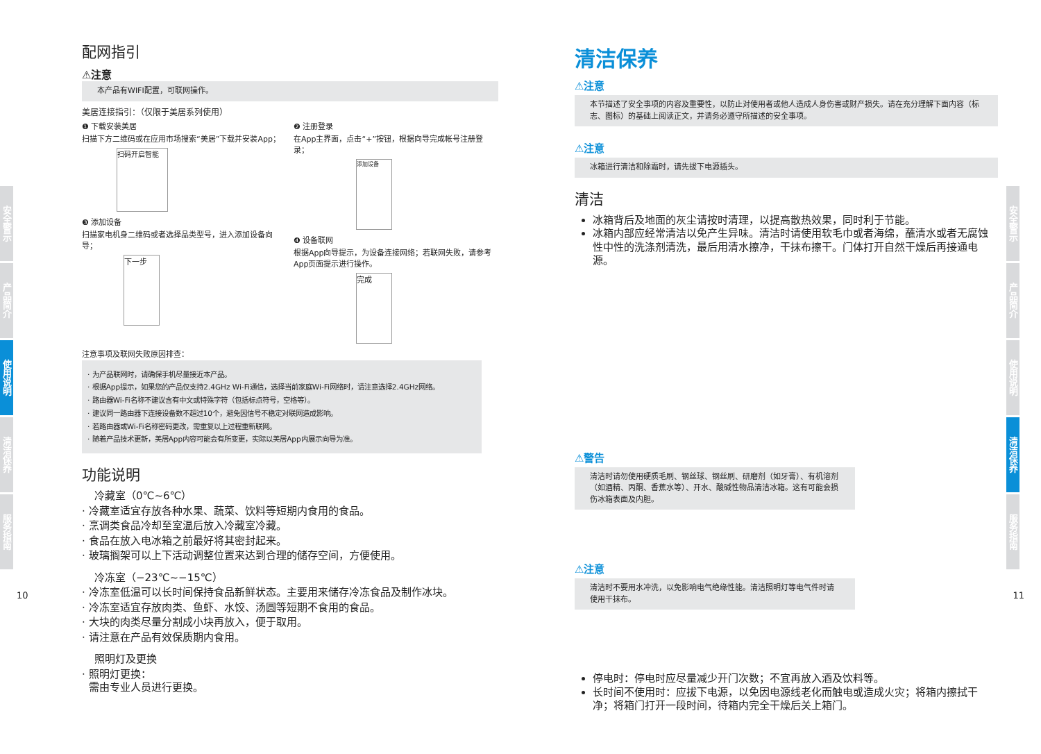安全警示
产品简介
使用说明
清洁保养
服务指南
10
配网指引
⚠注意
本产品有WIFI配置，可联网操作。
美居连接指引：（仅限于美居系列使用）
❶ 下载安装美居
扫描下方二维码或在应用市场搜索“美居”下载并安装App；
扫码开启智能
❸ 添加设备
扫描家电机身二维码或者选择品类型号，进入添加设备向导；
下一步
❷ 注册登录
在App主界面，点击“+”按钮，根据向导完成帐号注册登录；
添加设备
❹ 设备联网
根据App向导提示，为设备连接网络；若联网失败，请参考App页面提示进行操作。
完成
注意事项及联网失败原因排查：
· 为产品联网时，请确保手机尽量接近本产品。
· 根据App提示，如果您的产品仅支持2.4GHz Wi-Fi通信，选择当前家庭Wi-Fi网络时，请注意选择2.4GHz网络。
· 路由器Wi-Fi名称不建议含有中文或特殊字符（包括标点符号，空格等）。
· 建议同一路由器下连接设备数不超过10个，避免因信号不稳定对联网造成影响。
· 若路由器或Wi-Fi名称密码更改，需重复以上过程重新联网。
· 随着产品技术更新，美居App内容可能会有所变更，实际以美居App内展示向导为准。
功能说明
冷藏室（0℃~6℃）
· 冷藏室适宜存放各种水果、蔬菜、饮料等短期内食用的食品。
· 烹调类食品冷却至室温后放入冷藏室冷藏。
· 食品在放入电冰箱之前最好将其密封起来。
· 玻璃搁架可以上下活动调整位置来达到合理的储存空间，方便使用。
冷冻室（−23℃~−15℃）
· 冷冻室低温可以长时间保持食品新鲜状态。主要用来储存冷冻食品及制作冰块。
· 冷冻室适宜存放肉类、鱼虾、水饺、汤圆等短期不食用的食品。
· 大块的肉类尽量分割成小块再放入，便于取用。
· 请注意在产品有效保质期内食用。
照明灯及更换
· 照明灯更换：
需由专业人员进行更换。
安全警示
产品简介
使用说明
清洁保养
服务指南
11
清洁保养
⚠注意
本节描述了安全事项的内容及重要性，以防止对使用者或他人造成人身伤害或财产损失。请在充分理解下面内容（标志、图标）的基础上阅读正文，并请务必遵守所描述的安全事项。
⚠注意
冰箱进行清洁和除霜时，请先拔下电源插头。
清洁
冰箱背后及地面的灰尘请按时清理，以提高散热效果，同时利于节能。
冰箱内部应经常清洁以免产生异味。清洁时请使用软毛巾或者海绵，蘸清水或者无腐蚀性中性的洗涤剂清洗，最后用清水擦净，干抹布擦干。门体打开自然干燥后再接通电源。
⚠警告
清洁时请勿使用硬质毛刷、钢丝球、钢丝刷、研磨剂（如牙膏）、有机溶剂（如酒精、丙酮、香蕉水等）、开水、酸碱性物品清洁冰箱。这有可能会损伤冰箱表面及内胆。
⚠注意
清洁时不要用水冲洗，以免影响电气绝缘性能。清洁照明灯等电气件时请使用干抹布。
停电时：停电时应尽量减少开门次数；不宜再放入酒及饮料等。
长时间不使用时：应拔下电源，以免因电源线老化而触电或造成火灾；将箱内擦拭干净；将箱门打开一段时间，待箱内完全干燥后关上箱门。